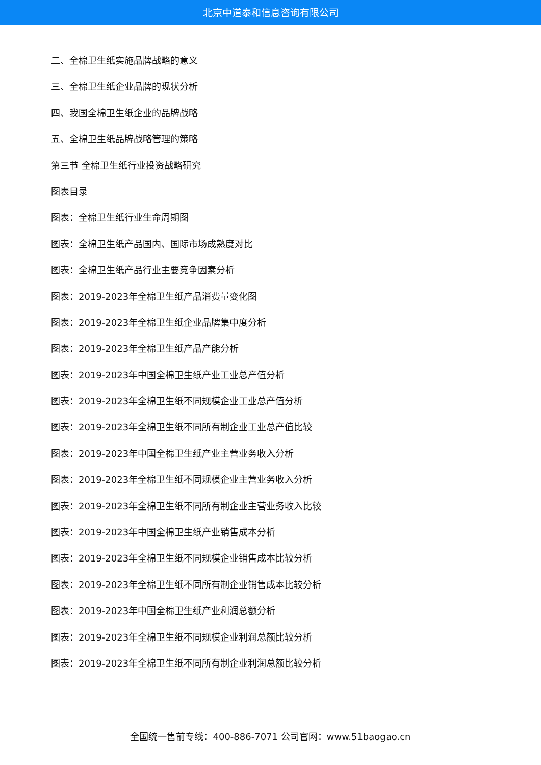北京中道泰和信息咨询有限公司
二、全棉卫生纸实施品牌战略的意义
三、全棉卫生纸企业品牌的现状分析
四、我国全棉卫生纸企业的品牌战略
五、全棉卫生纸品牌战略管理的策略
第三节 全棉卫生纸行业投资战略研究
图表目录
图表：全棉卫生纸行业生命周期图
图表：全棉卫生纸产品国内、国际市场成熟度对比
图表：全棉卫生纸产品行业主要竞争因素分析
图表：2019-2023年全棉卫生纸产品消费量变化图
图表：2019-2023年全棉卫生纸企业品牌集中度分析
图表：2019-2023年全棉卫生纸产品产能分析
图表：2019-2023年中国全棉卫生纸产业工业总产值分析
图表：2019-2023年全棉卫生纸不同规模企业工业总产值分析
图表：2019-2023年全棉卫生纸不同所有制企业工业总产值比较
图表：2019-2023年中国全棉卫生纸产业主营业务收入分析
图表：2019-2023年全棉卫生纸不同规模企业主营业务收入分析
图表：2019-2023年全棉卫生纸不同所有制企业主营业务收入比较
图表：2019-2023年中国全棉卫生纸产业销售成本分析
图表：2019-2023年全棉卫生纸不同规模企业销售成本比较分析
图表：2019-2023年全棉卫生纸不同所有制企业销售成本比较分析
图表：2019-2023年中国全棉卫生纸产业利润总额分析
图表：2019-2023年全棉卫生纸不同规模企业利润总额比较分析
图表：2019-2023年全棉卫生纸不同所有制企业利润总额比较分析
全国统一售前专线：400-886-7071 公司官网：www.51baogao.cn